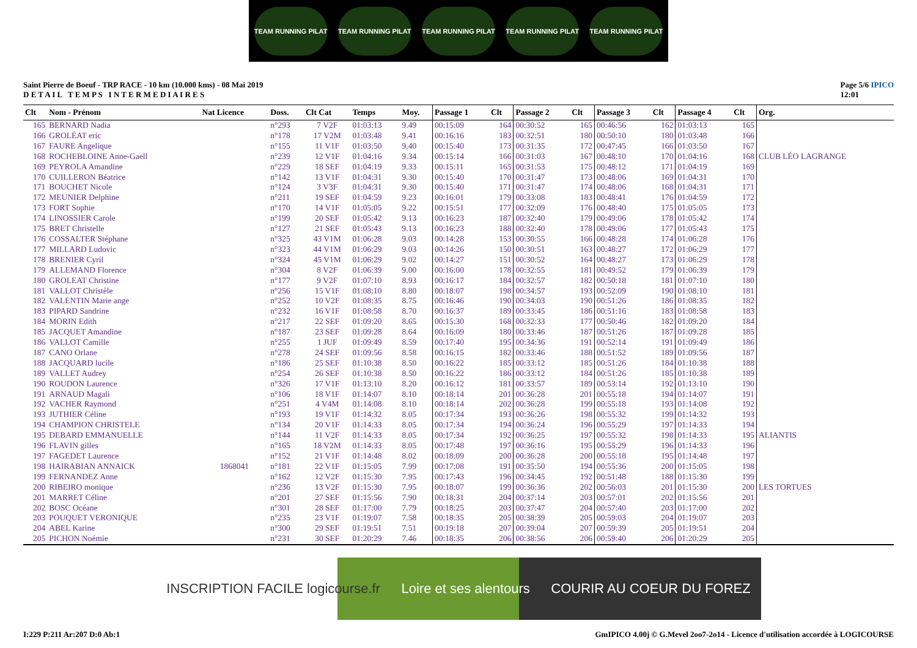TEAM RUNNING PILAT TEAM RUNNING PILAT TEAM RUNNING PILAT TEAM RUNNING PILAT TEAM RUNNING PILAT
Saint Pierre de Boeuf - TRP RACE - 10 km (10.000 kms) - 08 Mai 2019
D E T A I L T E M P S I N T E R M E D I A I R E S
Page 5/6 IPICO
12:01
| Clt | Nom - Prénom | Nat Licence | Doss. | Clt Cat | Temps | Moy. | Passage 1 | Clt | Passage 2 | Clt | Passage 3 | Clt | Passage 4 | Clt | Org. |
| --- | --- | --- | --- | --- | --- | --- | --- | --- | --- | --- | --- | --- | --- | --- | --- |
| 165 | BERNARD Nadia | | n°293 | 7 V2F | 01:03:13 | 9.49 | 00:15:09 | 164 | 00:30:52 | 165 | 00:46:56 | 162 | 01:03:13 | 165 | |
| 166 | GROLÉAT eric | | n°178 | 17 V2M | 01:03:48 | 9.41 | 00:16:16 | 183 | 00:32:51 | 180 | 00:50:10 | 180 | 01:03:48 | 166 | |
| 167 | FAURE Angelique | | n°155 | 11 V1F | 01:03:50 | 9.40 | 00:15:40 | 173 | 00:31:35 | 172 | 00:47:45 | 166 | 01:03:50 | 167 | |
| 168 | ROCHEBLOINE Anne-Gaell | | n°239 | 12 V1F | 01:04:16 | 9.34 | 00:15:14 | 166 | 00:31:03 | 167 | 00:48:10 | 170 | 01:04:16 | 168 | CLUB LÉO LAGRANGE |
| 169 | PEYROLA Amandine | | n°229 | 18 SEF | 01:04:19 | 9.33 | 00:15:11 | 165 | 00:31:53 | 175 | 00:48:12 | 171 | 01:04:19 | 169 | |
| 170 | CUILLERON Béatrice | | n°142 | 13 V1F | 01:04:31 | 9.30 | 00:15:40 | 170 | 00:31:47 | 173 | 00:48:06 | 169 | 01:04:31 | 170 | |
| 171 | BOUCHET Nicole | | n°124 | 3 V3F | 01:04:31 | 9.30 | 00:15:40 | 171 | 00:31:47 | 174 | 00:48:06 | 168 | 01:04:31 | 171 | |
| 172 | MEUNIER Delphine | | n°211 | 19 SEF | 01:04:59 | 9.23 | 00:16:01 | 179 | 00:33:08 | 183 | 00:48:41 | 176 | 01:04:59 | 172 | |
| 173 | FORT Sophie | | n°170 | 14 V1F | 01:05:05 | 9.22 | 00:15:51 | 177 | 00:32:09 | 176 | 00:48:40 | 175 | 01:05:05 | 173 | |
| 174 | LINOSSIER Carole | | n°199 | 20 SEF | 01:05:42 | 9.13 | 00:16:23 | 187 | 00:32:40 | 179 | 00:49:06 | 178 | 01:05:42 | 174 | |
| 175 | BRET Christelle | | n°127 | 21 SEF | 01:05:43 | 9.13 | 00:16:23 | 188 | 00:32:40 | 178 | 00:49:06 | 177 | 01:05:43 | 175 | |
| 176 | COSSALTER Stéphane | | n°325 | 43 V1M | 01:06:28 | 9.03 | 00:14:28 | 153 | 00:30:55 | 166 | 00:48:28 | 174 | 01:06:28 | 176 | |
| 177 | MILLARD Ludovic | | n°323 | 44 V1M | 01:06:29 | 9.03 | 00:14:26 | 150 | 00:30:51 | 163 | 00:48:27 | 172 | 01:06:29 | 177 | |
| 178 | BRENIER Cyril | | n°324 | 45 V1M | 01:06:29 | 9.02 | 00:14:27 | 151 | 00:30:52 | 164 | 00:48:27 | 173 | 01:06:29 | 178 | |
| 179 | ALLEMAND Florence | | n°304 | 8 V2F | 01:06:39 | 9.00 | 00:16:00 | 178 | 00:32:55 | 181 | 00:49:52 | 179 | 01:06:39 | 179 | |
| 180 | GROLEAT Christine | | n°177 | 9 V2F | 01:07:10 | 8.93 | 00:16:17 | 184 | 00:32:57 | 182 | 00:50:18 | 181 | 01:07:10 | 180 | |
| 181 | VALLOT Christèle | | n°256 | 15 V1F | 01:08:10 | 8.80 | 00:18:07 | 198 | 00:34:57 | 193 | 00:52:09 | 190 | 01:08:10 | 181 | |
| 182 | VALENTIN Marie ange | | n°252 | 10 V2F | 01:08:35 | 8.75 | 00:16:46 | 190 | 00:34:03 | 190 | 00:51:26 | 186 | 01:08:35 | 182 | |
| 183 | PIPARD Sandrine | | n°232 | 16 V1F | 01:08:58 | 8.70 | 00:16:37 | 189 | 00:33:45 | 186 | 00:51:16 | 183 | 01:08:58 | 183 | |
| 184 | MORIN Edith | | n°217 | 22 SEF | 01:09:20 | 8.65 | 00:15:30 | 168 | 00:32:33 | 177 | 00:50:46 | 182 | 01:09:20 | 184 | |
| 185 | JACQUET Amandine | | n°187 | 23 SEF | 01:09:28 | 8.64 | 00:16:09 | 180 | 00:33:46 | 187 | 00:51:26 | 187 | 01:09:28 | 185 | |
| 186 | VALLOT Camille | | n°255 | 1 JUF | 01:09:49 | 8.59 | 00:17:40 | 195 | 00:34:36 | 191 | 00:52:14 | 191 | 01:09:49 | 186 | |
| 187 | CANO Orlane | | n°278 | 24 SEF | 01:09:56 | 8.58 | 00:16:15 | 182 | 00:33:46 | 188 | 00:51:52 | 189 | 01:09:56 | 187 | |
| 188 | JACQUARD lucile | | n°186 | 25 SEF | 01:10:38 | 8.50 | 00:16:22 | 185 | 00:33:12 | 185 | 00:51:26 | 184 | 01:10:38 | 188 | |
| 189 | VALLET Audrey | | n°254 | 26 SEF | 01:10:38 | 8.50 | 00:16:22 | 186 | 00:33:12 | 184 | 00:51:26 | 185 | 01:10:38 | 189 | |
| 190 | ROUDON Laurence | | n°326 | 17 V1F | 01:13:10 | 8.20 | 00:16:12 | 181 | 00:33:57 | 189 | 00:53:14 | 192 | 01:13:10 | 190 | |
| 191 | ARNAUD Magali | | n°106 | 18 V1F | 01:14:07 | 8.10 | 00:18:14 | 201 | 00:36:28 | 201 | 00:55:18 | 194 | 01:14:07 | 191 | |
| 192 | VACHER Raymond | | n°251 | 4 V4M | 01:14:08 | 8.10 | 00:18:14 | 202 | 00:36:28 | 199 | 00:55:18 | 193 | 01:14:08 | 192 | |
| 193 | JUTHIER Céline | | n°193 | 19 V1F | 01:14:32 | 8.05 | 00:17:34 | 193 | 00:36:26 | 198 | 00:55:32 | 199 | 01:14:32 | 193 | |
| 194 | CHAMPION CHRISTELE | | n°134 | 20 V1F | 01:14:33 | 8.05 | 00:17:34 | 194 | 00:36:24 | 196 | 00:55:29 | 197 | 01:14:33 | 194 | |
| 195 | DEBARD EMMANUELLE | | n°144 | 11 V2F | 01:14:33 | 8.05 | 00:17:34 | 192 | 00:36:25 | 197 | 00:55:32 | 198 | 01:14:33 | 195 | ALIANTIS |
| 196 | FLAVIN gilles | | n°165 | 18 V2M | 01:14:33 | 8.05 | 00:17:48 | 197 | 00:36:16 | 195 | 00:55:29 | 196 | 01:14:33 | 196 | |
| 197 | FAGEDET Laurence | | n°152 | 21 V1F | 01:14:48 | 8.02 | 00:18:09 | 200 | 00:36:28 | 200 | 00:55:18 | 195 | 01:14:48 | 197 | |
| 198 | HAIRABIAN ANNAICK | 1868041 | n°181 | 22 V1F | 01:15:05 | 7.99 | 00:17:08 | 191 | 00:35:50 | 194 | 00:55:36 | 200 | 01:15:05 | 198 | |
| 199 | FERNANDEZ Anne | | n°162 | 12 V2F | 01:15:30 | 7.95 | 00:17:43 | 196 | 00:34:45 | 192 | 00:51:48 | 188 | 01:15:30 | 199 | |
| 200 | RIBEIRO monique | | n°236 | 13 V2F | 01:15:30 | 7.95 | 00:18:07 | 199 | 00:36:36 | 202 | 00:56:03 | 201 | 01:15:30 | 200 | LES TORTUES |
| 201 | MARRET Céline | | n°201 | 27 SEF | 01:15:56 | 7.90 | 00:18:31 | 204 | 00:37:14 | 203 | 00:57:01 | 202 | 01:15:56 | 201 | |
| 202 | BOSC Océane | | n°301 | 28 SEF | 01:17:00 | 7.79 | 00:18:25 | 203 | 00:37:47 | 204 | 00:57:40 | 203 | 01:17:00 | 202 | |
| 203 | POUQUET VERONIQUE | | n°235 | 23 V1F | 01:19:07 | 7.58 | 00:18:35 | 205 | 00:38:39 | 205 | 00:59:03 | 204 | 01:19:07 | 203 | |
| 204 | ABEL Karine | | n°300 | 29 SEF | 01:19:51 | 7.51 | 00:19:18 | 207 | 00:39:04 | 207 | 00:59:39 | 205 | 01:19:51 | 204 | |
| 205 | PICHON Noémie | | n°231 | 30 SEF | 01:20:29 | 7.46 | 00:18:35 | 206 | 00:38:56 | 206 | 00:59:40 | 206 | 01:20:29 | 205 | |
INSCRIPTION FACILE logicourse.fr Loire et ses alentours COURIR AU COEUR DU FOREZ
I:229 P:211 Ar:207 D:0 Ab:1 GmIPICO 4.00j © G.Mevel 2oo7-2o14 - Licence d'utilisation accordée à LOGICOURSE